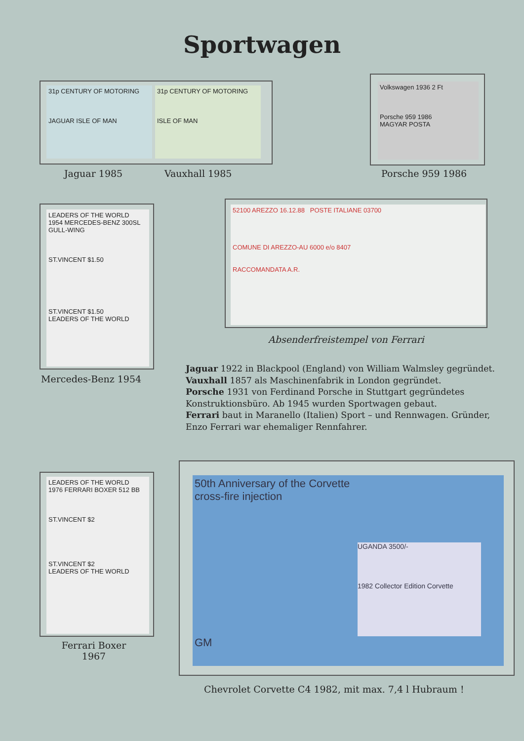Sportwagen
31p CENTURY OF MOTORING
JAGUAR ISLE OF MAN
31p CENTURY OF MOTORING
ISLE OF MAN
Jaguar 1985 Vauxhall 1985
Volkswagen 1936 2 Ft
Porsche 959 1986
MAGYAR POSTA
Porsche 959 1986
LEADERS OF THE WORLD
1954 MERCEDES-BENZ 300SL GULL-WING
ST.VINCENT $1.50
ST.VINCENT $1.50
LEADERS OF THE WORLD
Mercedes-Benz 1954
52100 AREZZO 16.12.88 POSTE ITALIANE 03700
COMUNE DI AREZZO-AU 6000 e/o 8407
RACCOMANDATA A.R.
Absenderfreistempel von Ferrari
Jaguar 1922 in Blackpool (England) von William Walmsley gegründet.
Vauxhall 1857 als Maschinenfabrik in London gegründet.
Porsche 1931 von Ferdinand Porsche in Stuttgart gegründetes Konstruktionsbüro. Ab 1945 wurden Sportwagen gebaut.
Ferrari baut in Maranello (Italien) Sport – und Rennwagen. Gründer, Enzo Ferrari war ehemaliger Rennfahrer.
LEADERS OF THE WORLD
1976 FERRARI BOXER 512 BB
ST.VINCENT $2
ST.VINCENT $2
LEADERS OF THE WORLD
Ferrari Boxer
1967
50th Anniversary of the Corvette
cross-fire injection
UGANDA 3500/-
1982 Collector Edition Corvette
GM
Chevrolet Corvette C4 1982, mit max. 7,4 l Hubraum !